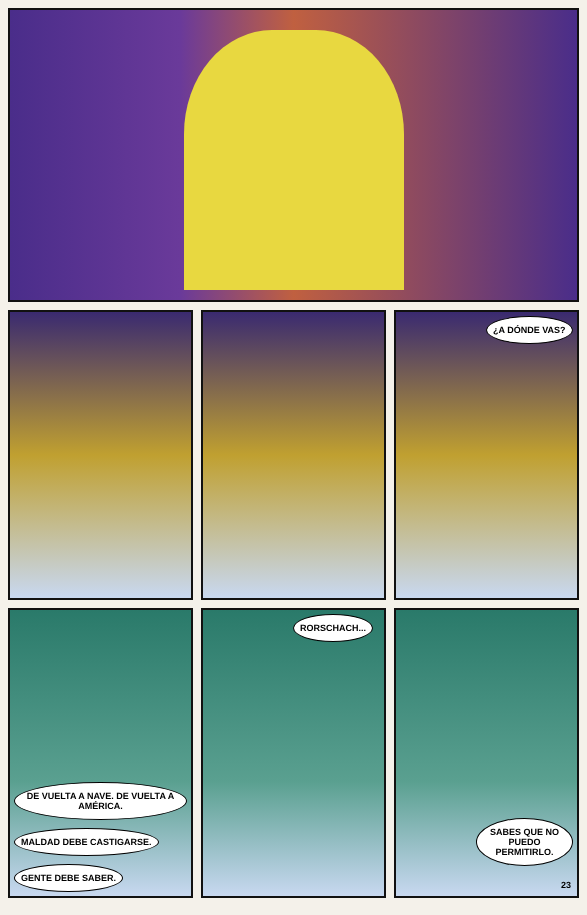¿A DÓNDE VAS?
DE VUELTA A NAVE. DE VUELTA A AMÉRICA.
MALDAD DEBE CASTIGARSE. GENTE DEBE SABER.
RORSCHACH... SABES QUE NO PUEDO PERMITIRLO.
23